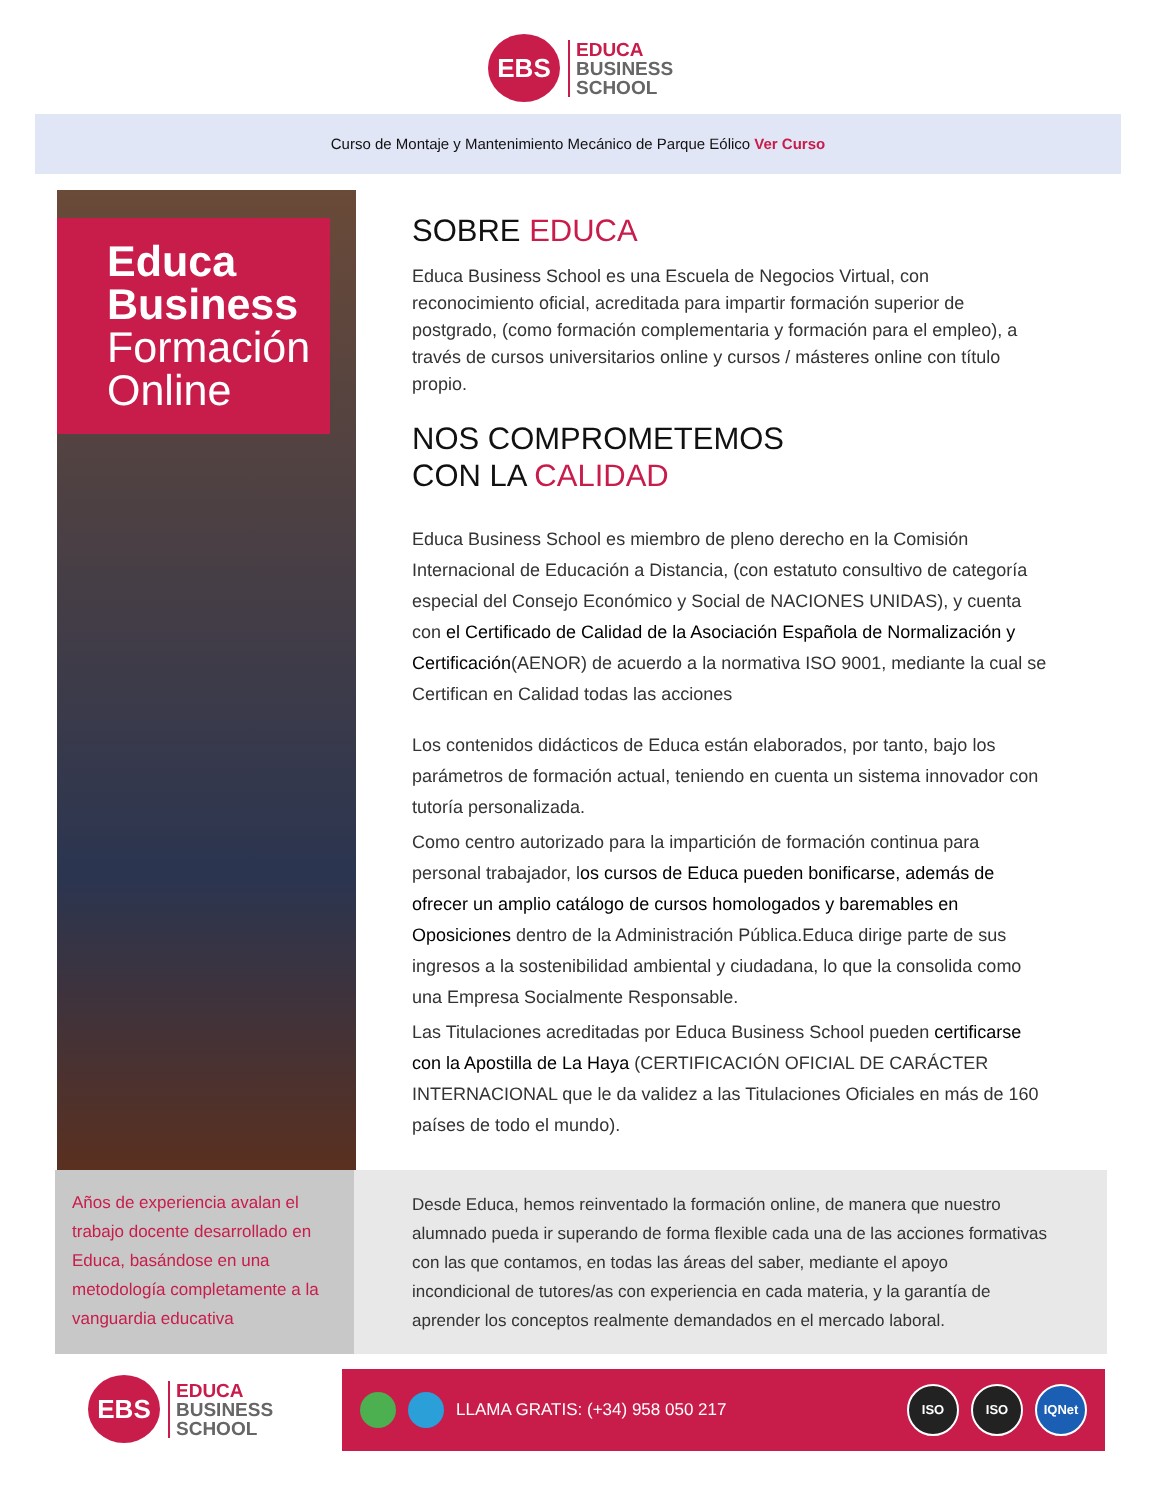EBS
EDUCA
BUSINESS
SCHOOL
Curso de Montaje y Mantenimiento Mecánico de Parque Eólico Ver Curso
Educa
Business
Formación
Online
SOBRE EDUCA
Educa Business School es una Escuela de Negocios Virtual, con reconocimiento oficial, acreditada para impartir formación superior de postgrado, (como formación complementaria y formación para el empleo), a través de cursos universitarios online y cursos / másteres online con título propio.
NOS COMPROMETEMOS
CON LA CALIDAD
Educa Business School es miembro de pleno derecho en la Comisión Internacional de Educación a Distancia, (con estatuto consultivo de categoría especial del Consejo Económico y Social de NACIONES UNIDAS), y cuenta con el Certificado de Calidad de la Asociación Española de Normalización y Certificación(AENOR) de acuerdo a la normativa ISO 9001, mediante la cual se Certifican en Calidad todas las acciones
Los contenidos didácticos de Educa están elaborados, por tanto, bajo los parámetros de formación actual, teniendo en cuenta un sistema innovador con tutoría personalizada.
Como centro autorizado para la impartición de formación continua para personal trabajador, los cursos de Educa pueden bonificarse, además de ofrecer un amplio catálogo de cursos homologados y baremables en Oposiciones dentro de la Administración Pública.Educa dirige parte de sus ingresos a la sostenibilidad ambiental y ciudadana, lo que la consolida como una Empresa Socialmente Responsable.
Las Titulaciones acreditadas por Educa Business School pueden certificarse con la Apostilla de La Haya (CERTIFICACIÓN OFICIAL DE CARÁCTER INTERNACIONAL que le da validez a las Titulaciones Oficiales en más de 160 países de todo el mundo).
Años de experiencia avalan el trabajo docente desarrollado en Educa, basándose en una metodología completamente a la vanguardia educativa
Desde Educa, hemos reinventado la formación online, de manera que nuestro alumnado pueda ir superando de forma flexible cada una de las acciones formativas con las que contamos, en todas las áreas del saber, mediante el apoyo incondicional de tutores/as con experiencia en cada materia, y la garantía de aprender los conceptos realmente demandados en el mercado laboral.
EBS
EDUCA
BUSINESS
SCHOOL
LLAMA GRATIS: (+34) 958 050 217 ISO ISO IQNet